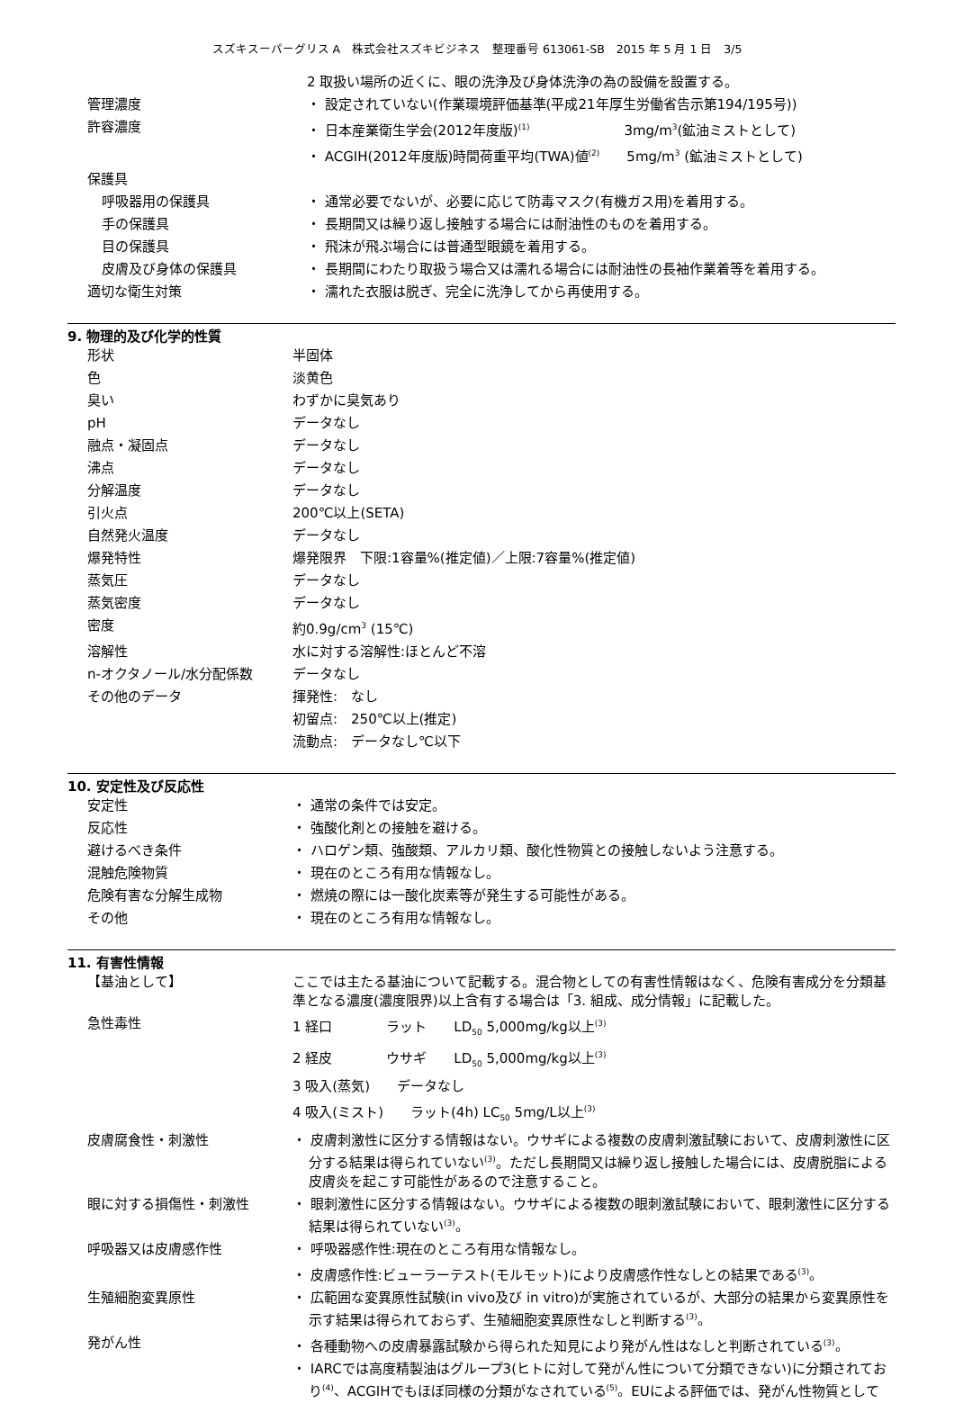スズキスーパーグリス A　株式会社スズキビジネス　整理番号 613061-SB　2015 年 5 月 1 日　3/5
| | 2 取扱い場所の近くに、眼の洗浄及び身体洗浄の為の設備を設置する。 |
| 管理濃度 | ・ 設定されていない(作業環境評価基準(平成21年厚生労働省告示第194/195号)) |
| 許容濃度 | ・ 日本産業衛生学会(2012年度版)<sup>(1)</sup> 3mg/m<sup>3</sup>(鉱油ミストとして) |
| | ・ ACGIH(2012年度版)時間荷重平均(TWA)値<sup>(2)</sup> 5mg/m<sup>3</sup> (鉱油ミストとして) |
| 保護具 | |
| 呼吸器用の保護具 | ・ 通常必要でないが、必要に応じて防毒マスク(有機ガス用)を着用する。 |
| 手の保護具 | ・ 長期間又は繰り返し接触する場合には耐油性のものを着用する。 |
| 目の保護具 | ・ 飛沫が飛ぶ場合には普通型眼鏡を着用する。 |
| 皮膚及び身体の保護具 | ・ 長期間にわたり取扱う場合又は濡れる場合には耐油性の長袖作業着等を着用する。 |
| 適切な衛生対策 | ・ 濡れた衣服は脱ぎ、完全に洗浄してから再使用する。 |
9. 物理的及び化学的性質
| 形状 | 半固体 |
| 色 | 淡黄色 |
| 臭い | わずかに臭気あり |
| pH | データなし |
| 融点・凝固点 | データなし |
| 沸点 | データなし |
| 分解温度 | データなし |
| 引火点 | 200℃以上(SETA) |
| 自然発火温度 | データなし |
| 爆発特性 | 爆発限界 下限:1容量%(推定値)／上限:7容量%(推定値) |
| 蒸気圧 | データなし |
| 蒸気密度 | データなし |
| 密度 | 約0.9g/cm<sup>3</sup> (15℃) |
| 溶解性 | 水に対する溶解性:ほとんど不溶 |
| n-オクタノール/水分配係数 | データなし |
| その他のデータ | 揮発性: なし |
| | 初留点: 250℃以上(推定) |
| | 流動点: データなし℃以下 |
10. 安定性及び反応性
| 安定性 | ・ 通常の条件では安定。 |
| 反応性 | ・ 強酸化剤との接触を避ける。 |
| 避けるべき条件 | ・ ハロゲン類、強酸類、アルカリ類、酸化性物質との接触しないよう注意する。 |
| 混触危険物質 | ・ 現在のところ有用な情報なし。 |
| 危険有害な分解生成物 | ・ 燃焼の際には一酸化炭素等が発生する可能性がある。 |
| その他 | ・ 現在のところ有用な情報なし。 |
11. 有害性情報
| 【基油として】 | ここでは主たる基油について記載する。混合物としての有害性情報はなく、危険有害成分を分類基準となる濃度(濃度限界)以上含有する場合は「3. 組成、成分情報」に記載した。 |
| 急性毒性 | 1 経口 ラット LD<sub>50</sub> 5,000mg/kg以上<sup>(3)</sup> |
| | 2 経皮 ウサギ LD<sub>50</sub> 5,000mg/kg以上<sup>(3)</sup> |
| | 3 吸入(蒸気) データなし |
| | 4 吸入(ミスト) ラット(4h) LC<sub>50</sub> 5mg/L以上<sup>(3)</sup> |
| 皮膚腐食性・刺激性 | ・ 皮膚刺激性に区分する情報はない。ウサギによる複数の皮膚刺激試験において、皮膚刺激性に区分する結果は得られていない<sup>(3)</sup>。ただし長期間又は繰り返し接触した場合には、皮膚脱脂による皮膚炎を起こす可能性があるので注意すること。 |
| 眼に対する損傷性・刺激性 | ・ 眼刺激性に区分する情報はない。ウサギによる複数の眼刺激試験において、眼刺激性に区分する結果は得られていない<sup>(3)</sup>。 |
| 呼吸器又は皮膚感作性 | ・ 呼吸器感作性:現在のところ有用な情報なし。 |
| | ・ 皮膚感作性:ビューラーテスト(モルモット)により皮膚感作性なしとの結果である<sup>(3)</sup>。 |
| 生殖細胞変異原性 | ・ 広範囲な変異原性試験(in vivo及び in vitro)が実施されているが、大部分の結果から変異原性を示す結果は得られておらず、生殖細胞変異原性なしと判断する<sup>(3)</sup>。 |
| 発がん性 | ・ 各種動物への皮膚暴露試験から得られた知見により発がん性はなしと判断されている<sup>(3)</sup>。 |
| | ・ IARCでは高度精製油はグループ3(ヒトに対して発がん性について分類できない)に分類されており<sup>(4)</sup>、ACGIHでもほぼ同様の分類がなされている<sup>(5)</sup>。EUによる評価では、発がん性物質として |